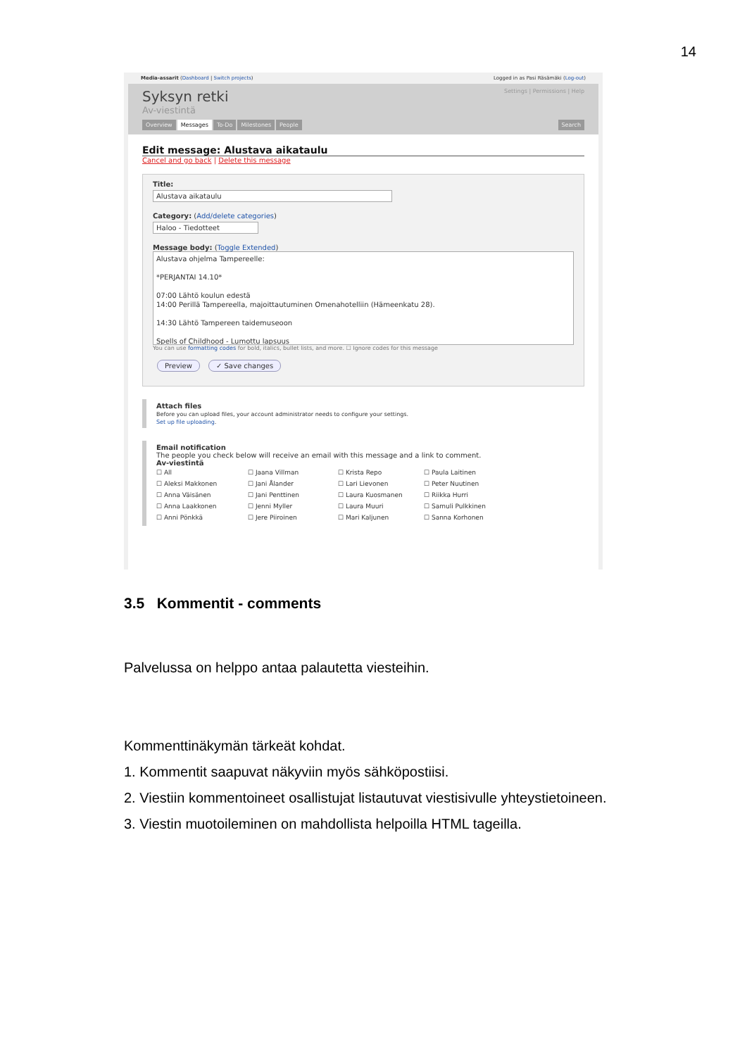14
Media-assarit (Dashboard | Switch projects) Logged in as Pasi Räsämäki (Log-out)
Settings | Permissions | Help
Syksyn retki
Av-viestintä
Overview Messages To-Do Milestones People Search
Edit message: Alustava aikataulu
Cancel and go back | Delete this message
Title:
Alustava aikataulu
Category: (Add/delete categories)
Haloo - Tiedotteet
Message body: (Toggle Extended)
Alustava ohjelma Tampereelle:
*PERJANTAI 14.10*
07:00 Lähtö koulun edestä
14:00 Perillä Tampereella, majoittautuminen Omenahotelliin (Hämeenkatu 28).
14:30 Lähtö Tampereen taidemuseoon
Spells of Childhood - Lumottu lapsuus
You can use formatting codes for bold, italics, bullet lists, and more. ☐ Ignore codes for this message
Preview ✓ Save changes
Attach files
Before you can upload files, your account administrator needs to configure your settings.
Set up file uploading.
Email notification
The people you check below will receive an email with this message and a link to comment.
Av-viestintä
☐ All ☐ Jaana Villman ☐ Krista Repo ☐ Paula Laitinen ☐ Aleksi Makkonen ☐ Jani Ålander ☐ Lari Lievonen ☐ Peter Nuutinen ☐ Anna Väisänen ☐ Jani Penttinen ☐ Laura Kuosmanen ☐ Riikka Hurri ☐ Anna Laakkonen ☐ Jenni Myller ☐ Laura Muuri ☐ Samuli Pulkkinen ☐ Anni Pönkkä ☐ Jere Piiroinen ☐ Mari Kaljunen ☐ Sanna Korhonen
3.5 Kommentit - comments
Palvelussa on helppo antaa palautetta viesteihin.
Kommenttinäkymän tärkeät kohdat.
1. Kommentit saapuvat näkyviin myös sähköpostiisi.
2. Viestiin kommentoineet osallistujat listautuvat viestisivulle yhteystietoineen.
3. Viestin muotoileminen on mahdollista helpoilla HTML tageilla.